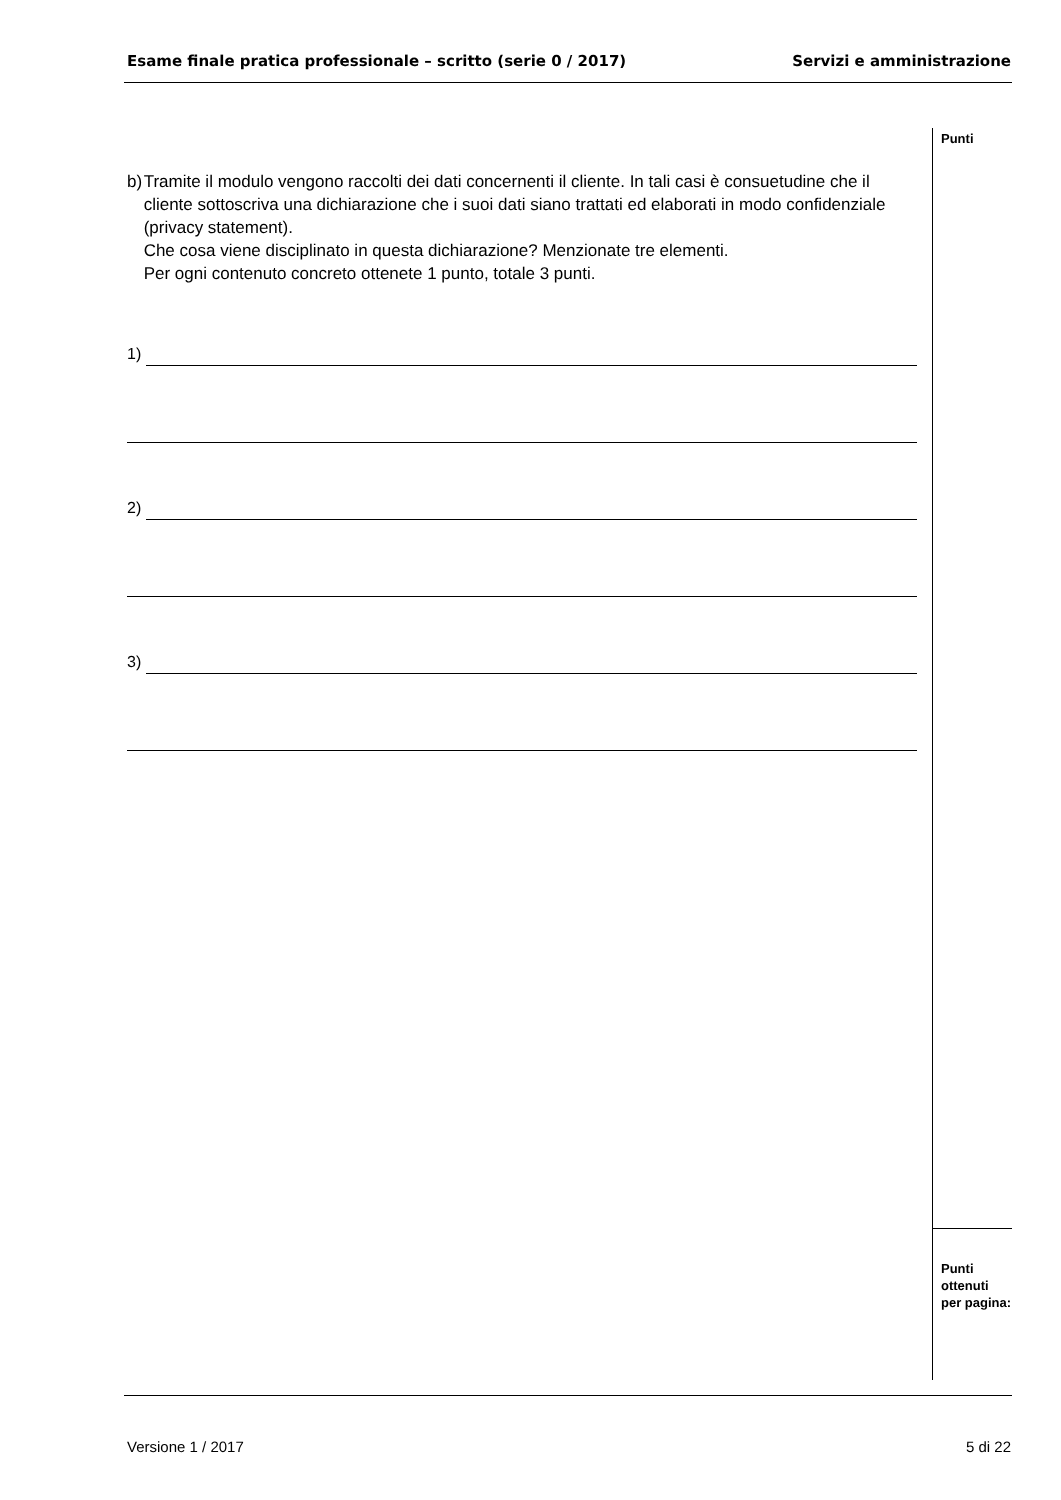Esame finale pratica professionale – scritto (serie 0 / 2017) Servizi e amministrazione
Punti
Punti
ottenuti
per pagina:
b) Tramite il modulo vengono raccolti dei dati concernenti il cliente. In tali casi è consuetudine che il cliente sottoscriva una dichiarazione che i suoi dati siano trattati ed elaborati in modo confidenziale (privacy statement).
Che cosa viene disciplinato in questa dichiarazione? Menzionate tre elementi.
Per ogni contenuto concreto ottenete 1 punto, totale 3 punti.
1)
2)
3)
Versione 1 / 2017 5 di 22